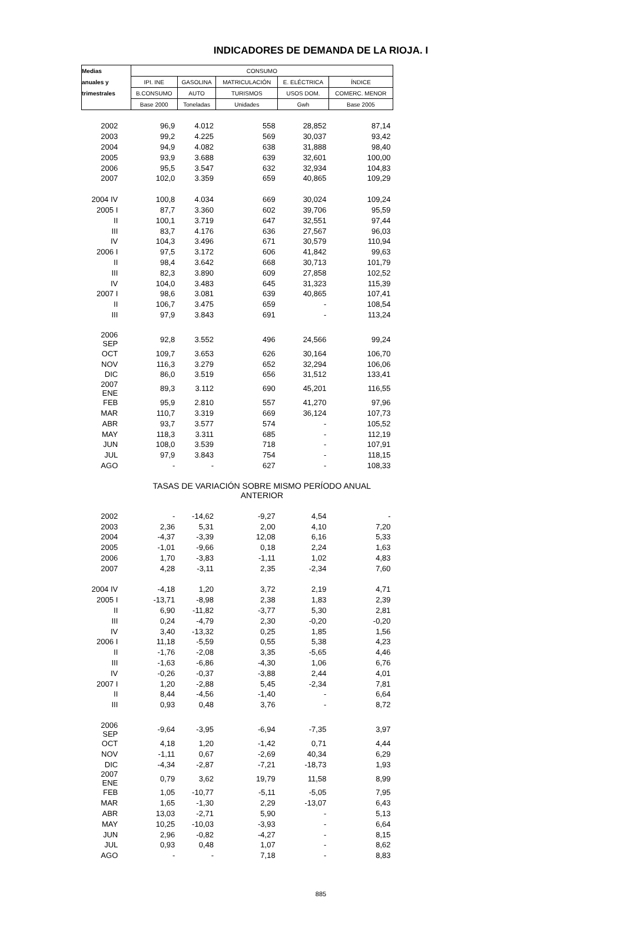INDICADORES DE DEMANDA DE LA RIOJA. I
| Medias | CONSUMO | | | | |
| --- | --- | --- | --- | --- | --- |
| anuales y | IPI. INE | GASOLINA | MATRICULACIÓN | E. ELÉCTRICA | ÍNDICE |
| trimestrales | B.CONSUMO | AUTO | TURISMOS | USOS DOM. | COMERC. MENOR |
| | Base 2000 | Toneladas | Unidades | Gwh | Base 2005 |
| 2002 | 96,9 | 4.012 | 558 | 28,852 | 87,14 |
| 2003 | 99,2 | 4.225 | 569 | 30,037 | 93,42 |
| 2004 | 94,9 | 4.082 | 638 | 31,888 | 98,40 |
| 2005 | 93,9 | 3.688 | 639 | 32,601 | 100,00 |
| 2006 | 95,5 | 3.547 | 632 | 32,934 | 104,83 |
| 2007 | 102,0 | 3.359 | 659 | 40,865 | 109,29 |
| 2004 IV | 100,8 | 4.034 | 669 | 30,024 | 109,24 |
| 2005 I | 87,7 | 3.360 | 602 | 39,706 | 95,59 |
| II | 100,1 | 3.719 | 647 | 32,551 | 97,44 |
| III | 83,7 | 4.176 | 636 | 27,567 | 96,03 |
| IV | 104,3 | 3.496 | 671 | 30,579 | 110,94 |
| 2006 I | 97,5 | 3.172 | 606 | 41,842 | 99,63 |
| II | 98,4 | 3.642 | 668 | 30,713 | 101,79 |
| III | 82,3 | 3.890 | 609 | 27,858 | 102,52 |
| IV | 104,0 | 3.483 | 645 | 31,323 | 115,39 |
| 2007 I | 98,6 | 3.081 | 639 | 40,865 | 107,41 |
| II | 106,7 | 3.475 | 659 | - | 108,54 |
| III | 97,9 | 3.843 | 691 | - | 113,24 |
| 2006 SEP | 92,8 | 3.552 | 496 | 24,566 | 99,24 |
| OCT | 109,7 | 3.653 | 626 | 30,164 | 106,70 |
| NOV | 116,3 | 3.279 | 652 | 32,294 | 106,06 |
| DIC | 86,0 | 3.519 | 656 | 31,512 | 133,41 |
| 2007 ENE | 89,3 | 3.112 | 690 | 45,201 | 116,55 |
| FEB | 95,9 | 2.810 | 557 | 41,270 | 97,96 |
| MAR | 110,7 | 3.319 | 669 | 36,124 | 107,73 |
| ABR | 93,7 | 3.577 | 574 | - | 105,52 |
| MAY | 118,3 | 3.311 | 685 | - | 112,19 |
| JUN | 108,0 | 3.539 | 718 | - | 107,91 |
| JUL | 97,9 | 3.843 | 754 | - | 118,15 |
| AGO | - | - | 627 | - | 108,33 |
| | TASAS DE VARIACIÓN SOBRE MISMO PERÍODO ANUAL ANTERIOR | | | | |
| 2002 | - | -14,62 | -9,27 | 4,54 | - |
| 2003 | 2,36 | 5,31 | 2,00 | 4,10 | 7,20 |
| 2004 | -4,37 | -3,39 | 12,08 | 6,16 | 5,33 |
| 2005 | -1,01 | -9,66 | 0,18 | 2,24 | 1,63 |
| 2006 | 1,70 | -3,83 | -1,11 | 1,02 | 4,83 |
| 2007 | 4,28 | -3,11 | 2,35 | -2,34 | 7,60 |
| 2004 IV | -4,18 | 1,20 | 3,72 | 2,19 | 4,71 |
| 2005 I | -13,71 | -8,98 | 2,38 | 1,83 | 2,39 |
| II | 6,90 | -11,82 | -3,77 | 5,30 | 2,81 |
| III | 0,24 | -4,79 | 2,30 | -0,20 | -0,20 |
| IV | 3,40 | -13,32 | 0,25 | 1,85 | 1,56 |
| 2006 I | 11,18 | -5,59 | 0,55 | 5,38 | 4,23 |
| II | -1,76 | -2,08 | 3,35 | -5,65 | 4,46 |
| III | -1,63 | -6,86 | -4,30 | 1,06 | 6,76 |
| IV | -0,26 | -0,37 | -3,88 | 2,44 | 4,01 |
| 2007 I | 1,20 | -2,88 | 5,45 | -2,34 | 7,81 |
| II | 8,44 | -4,56 | -1,40 | - | 6,64 |
| III | 0,93 | 0,48 | 3,76 | - | 8,72 |
| 2006 SEP | -9,64 | -3,95 | -6,94 | -7,35 | 3,97 |
| OCT | 4,18 | 1,20 | -1,42 | 0,71 | 4,44 |
| NOV | -1,11 | 0,67 | -2,69 | 40,34 | 6,29 |
| DIC | -4,34 | -2,87 | -7,21 | -18,73 | 1,93 |
| 2007 ENE | 0,79 | 3,62 | 19,79 | 11,58 | 8,99 |
| FEB | 1,05 | -10,77 | -5,11 | -5,05 | 7,95 |
| MAR | 1,65 | -1,30 | 2,29 | -13,07 | 6,43 |
| ABR | 13,03 | -2,71 | 5,90 | - | 5,13 |
| MAY | 10,25 | -10,03 | -3,93 | - | 6,64 |
| JUN | 2,96 | -0,82 | -4,27 | - | 8,15 |
| JUL | 0,93 | 0,48 | 1,07 | - | 8,62 |
| AGO | - | - | 7,18 | - | 8,83 |
885